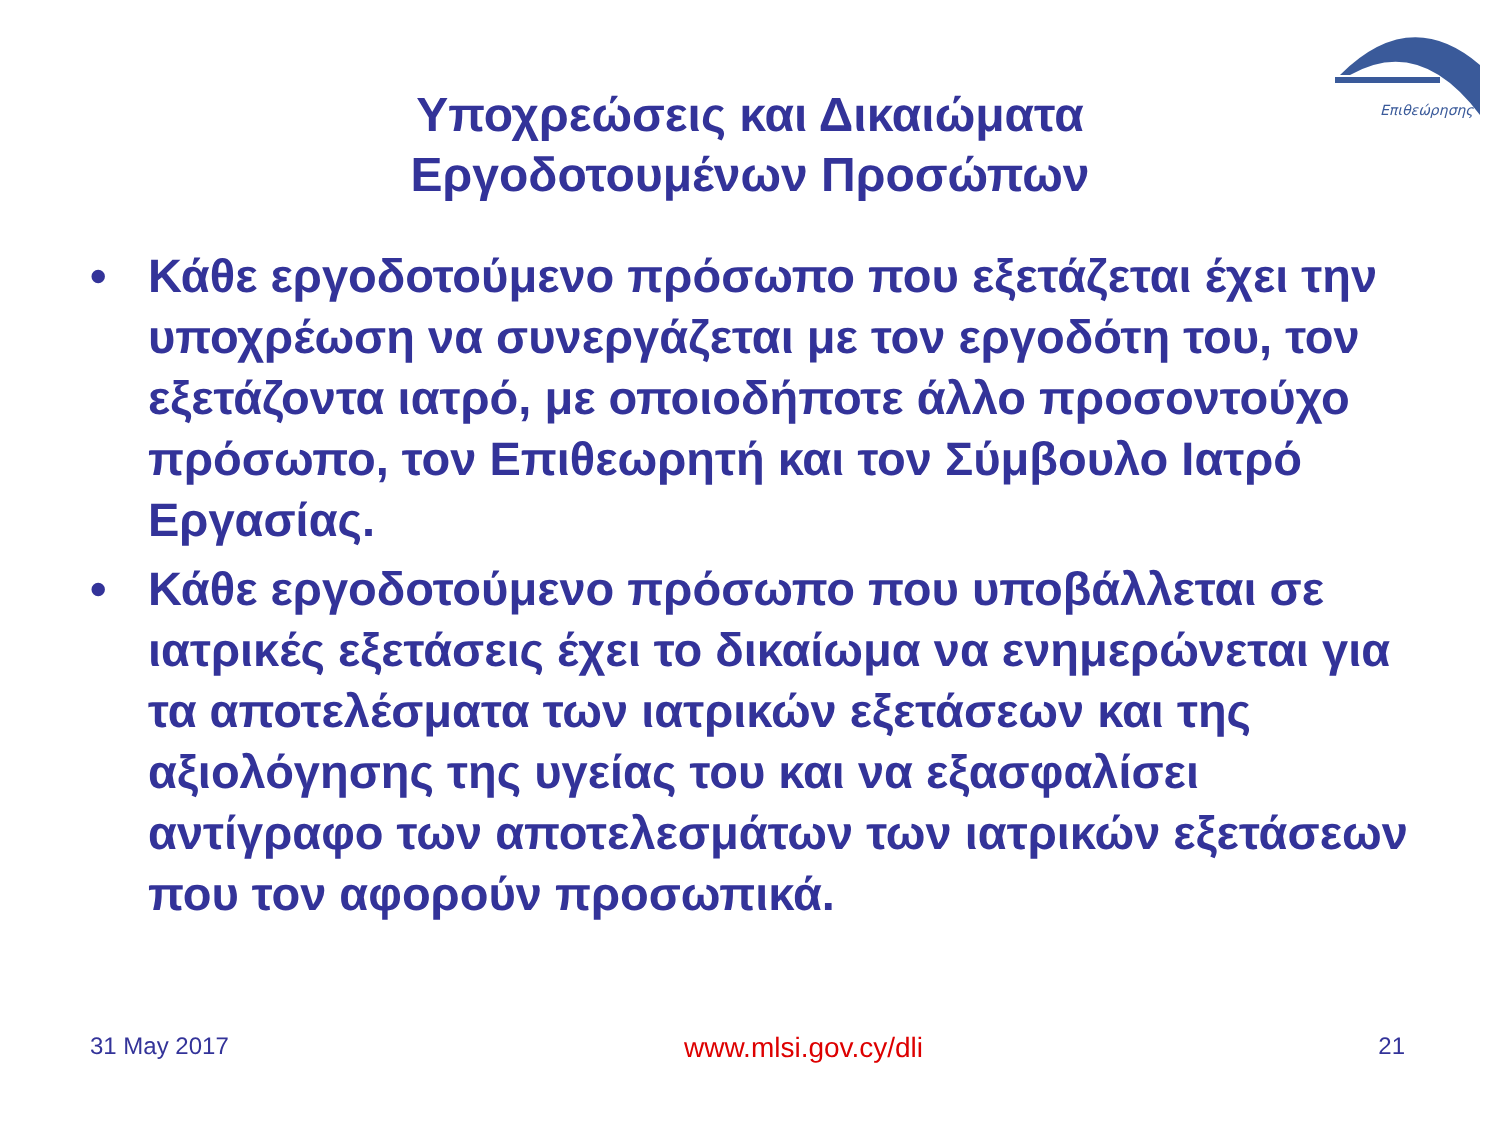Επιθεώρησης
Υποχρεώσεις και Δικαιώματα
Εργοδοτουμένων Προσώπων
• Κάθε εργοδοτούμενο πρόσωπο που εξετάζεται έχει την υποχρέωση να συνεργάζεται με τον εργοδότη του, τον εξετάζοντα ιατρό, με οποιοδήποτε άλλο προσοντούχο πρόσωπο, τον Επιθεωρητή και τον Σύμβουλο Ιατρό Εργασίας.
• Κάθε εργοδοτούμενο πρόσωπο που υποβάλλεται σε ιατρικές εξετάσεις έχει το δικαίωμα να ενημερώνεται για τα αποτελέσματα των ιατρικών εξετάσεων και της αξιολόγησης της υγείας του και να εξασφαλίσει αντίγραφο των αποτελεσμάτων των ιατρικών εξετάσεων που τον αφορούν προσωπικά.
31 May 2017 www.mlsi.gov.cy/dli 21